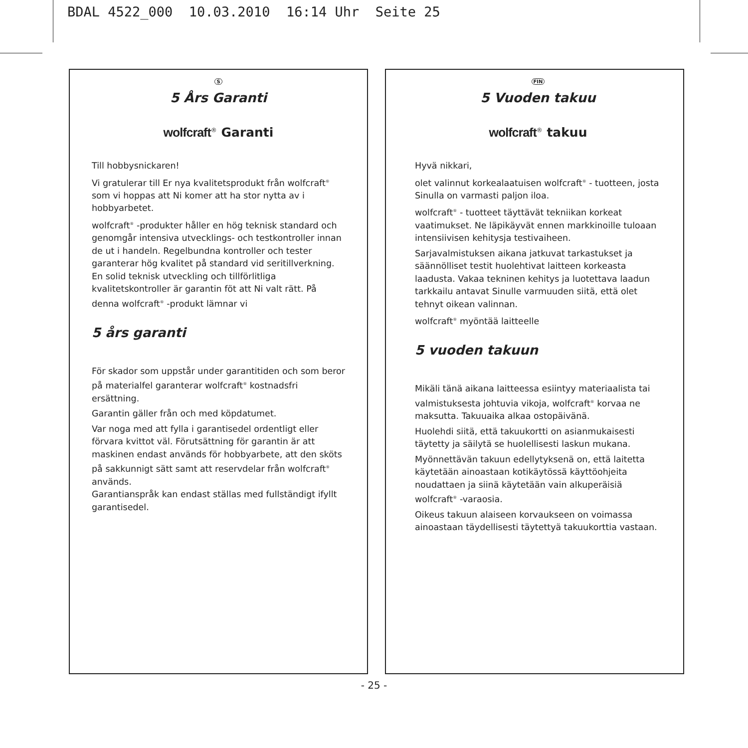BDAL 4522_000 10.03.2010 16:14 Uhr Seite 25
S
5 Års Garanti
wolfcraft<sup>®</sup> Garanti
Till hobbysnickaren!
Vi gratulerar till Er nya kvalitetsprodukt från wolfcraft<sup>®</sup> som vi hoppas att Ni komer att ha stor nytta av i hobbyarbetet.
wolfcraft<sup>®</sup> -produkter håller en hög teknisk standard och genomgår intensiva utvecklings- och testkontroller innan de ut i handeln. Regelbundna kontroller och tester garanterar hög kvalitet på standard vid seritillverkning. En solid teknisk utveckling och tillförlitliga kvalitetskontroller är garantin föt att Ni valt rätt. På denna wolfcraft<sup>®</sup> -produkt lämnar vi
5 års garanti
För skador som uppstår under garantitiden och som beror på materialfel garanterar wolfcraft<sup>®</sup> kostnadsfri ersättning.
Garantin gäller från och med köpdatumet.
Var noga med att fylla i garantisedel ordentligt eller förvara kvittot väl. Förutsättning för garantin är att maskinen endast används för hobbyarbete, att den sköts på sakkunnigt sätt samt att reservdelar från wolfcraft<sup>®</sup> används.
Garantianspråk kan endast ställas med fullständigt ifyllt garantisedel.
FIN
5 Vuoden takuu
wolfcraft<sup>®</sup> takuu
Hyvä nikkari,
olet valinnut korkealaatuisen wolfcraft<sup>®</sup> - tuotteen, josta Sinulla on varmasti paljon iloa.
wolfcraft<sup>®</sup> - tuotteet täyttävät tekniikan korkeat vaatimukset. Ne läpikäyvät ennen markkinoille tuloaan intensiivisen kehitysja testivaiheen.
Sarjavalmistuksen aikana jatkuvat tarkastukset ja säännölliset testit huolehtivat laitteen korkeasta laadusta. Vakaa tekninen kehitys ja luotettava laadun tarkkailu antavat Sinulle varmuuden siitä, että olet tehnyt oikean valinnan.
wolfcraft<sup>®</sup> myöntää laitteelle
5 vuoden takuun
Mikäli tänä aikana laitteessa esiintyy materiaalista tai valmistuksesta johtuvia vikoja, wolfcraft<sup>®</sup> korvaa ne maksutta. Takuuaika alkaa ostopäivänä.
Huolehdi siitä, että takuukortti on asianmukaisesti täytetty ja säilytä se huolellisesti laskun mukana.
Myönnettävän takuun edellytyksenä on, että laitetta käytetään ainoastaan kotikäytössä käyttöohjeita noudattaen ja siinä käytetään vain alkuperäisiä wolfcraft<sup>®</sup> -varaosia.
Oikeus takuun alaiseen korvaukseen on voimassa ainoastaan täydellisesti täytettyä takuukorttia vastaan.
- 25 -